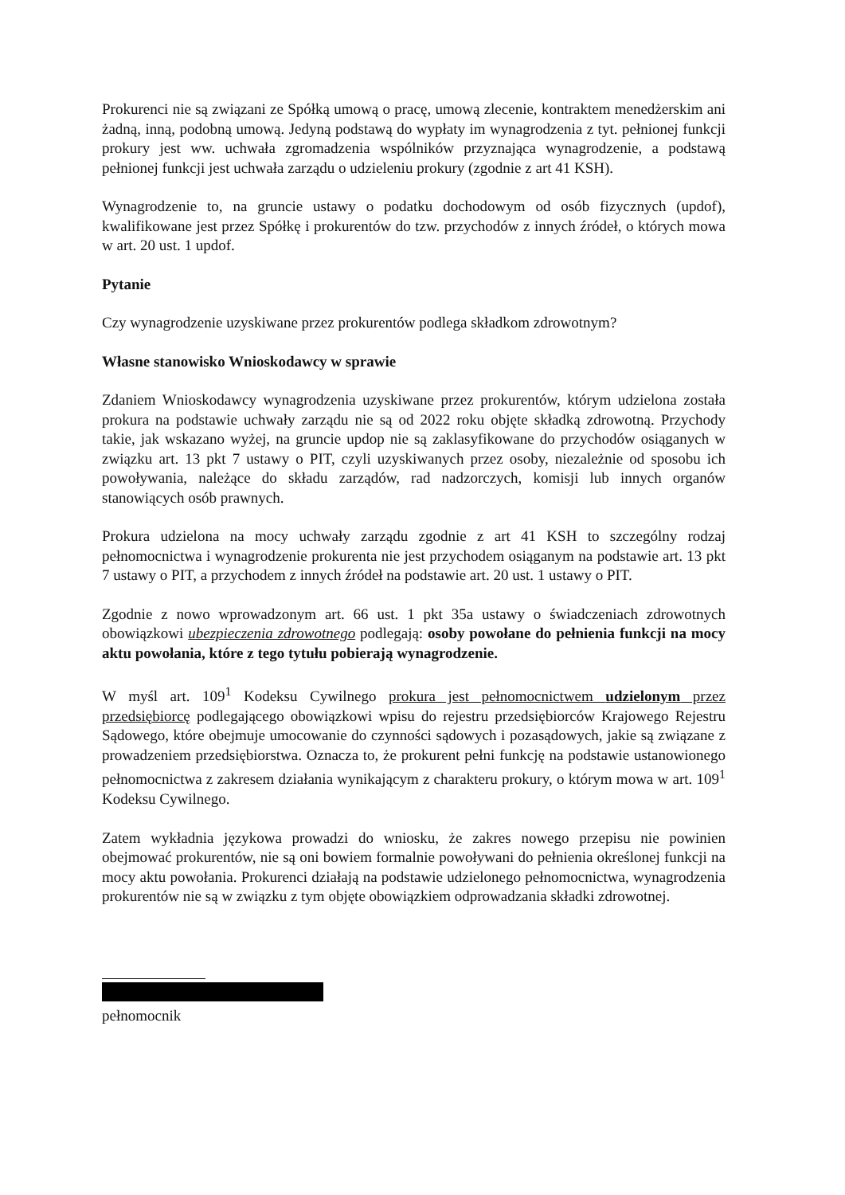Prokurenci nie są związani ze Spółką umową o pracę, umową zlecenie, kontraktem menedżerskim ani żadną, inną, podobną umową. Jedyną podstawą do wypłaty im wynagrodzenia z tyt. pełnionej funkcji prokury jest ww. uchwała zgromadzenia wspólników przyznająca wynagrodzenie, a podstawą pełnionej funkcji jest uchwała zarządu o udzieleniu prokury (zgodnie z art 41 KSH).
Wynagrodzenie to, na gruncie ustawy o podatku dochodowym od osób fizycznych (updof), kwalifikowane jest przez Spółkę i prokurentów do tzw. przychodów z innych źródeł, o których mowa w art. 20 ust. 1 updof.
Pytanie
Czy wynagrodzenie uzyskiwane przez prokurentów podlega składkom zdrowotnym?
Własne stanowisko Wnioskodawcy w sprawie
Zdaniem Wnioskodawcy wynagrodzenia uzyskiwane przez prokurentów, którym udzielona została prokura na podstawie uchwały zarządu nie są od 2022 roku objęte składką zdrowotną. Przychody takie, jak wskazano wyżej, na gruncie updop nie są zaklasyfikowane do przychodów osiąganych w związku art. 13 pkt 7 ustawy o PIT, czyli uzyskiwanych przez osoby, niezależnie od sposobu ich powoływania, należące do składu zarządów, rad nadzorczych, komisji lub innych organów stanowiących osób prawnych.
Prokura udzielona na mocy uchwały zarządu zgodnie z art 41 KSH to szczególny rodzaj pełnomocnictwa i wynagrodzenie prokurenta nie jest przychodem osiąganym na podstawie art. 13 pkt 7 ustawy o PIT, a przychodem z innych źródeł na podstawie art. 20 ust. 1 ustawy o PIT.
Zgodnie z nowo wprowadzonym art. 66 ust. 1 pkt 35a ustawy o świadczeniach zdrowotnych obowiązkowi ubezpieczenia zdrowotnego podlegają: osoby powołane do pełnienia funkcji na mocy aktu powołania, które z tego tytułu pobierają wynagrodzenie.
W myśl art. 109<sup>1</sup> Kodeksu Cywilnego prokura jest pełnomocnictwem udzielonym przez przedsiębiorcę podlegającego obowiązkowi wpisu do rejestru przedsiębiorców Krajowego Rejestru Sądowego, które obejmuje umocowanie do czynności sądowych i pozasądowych, jakie są związane z prowadzeniem przedsiębiorstwa. Oznacza to, że prokurent pełni funkcję na podstawie ustanowionego pełnomocnictwa z zakresem działania wynikającym z charakteru prokury, o którym mowa w art. 109<sup>1</sup> Kodeksu Cywilnego.
Zatem wykładnia językowa prowadzi do wniosku, że zakres nowego przepisu nie powinien obejmować prokurentów, nie są oni bowiem formalnie powoływani do pełnienia określonej funkcji na mocy aktu powołania. Prokurenci działają na podstawie udzielonego pełnomocnictwa, wynagrodzenia prokurentów nie są w związku z tym objęte obowiązkiem odprowadzania składki zdrowotnej.
pełnomocnik